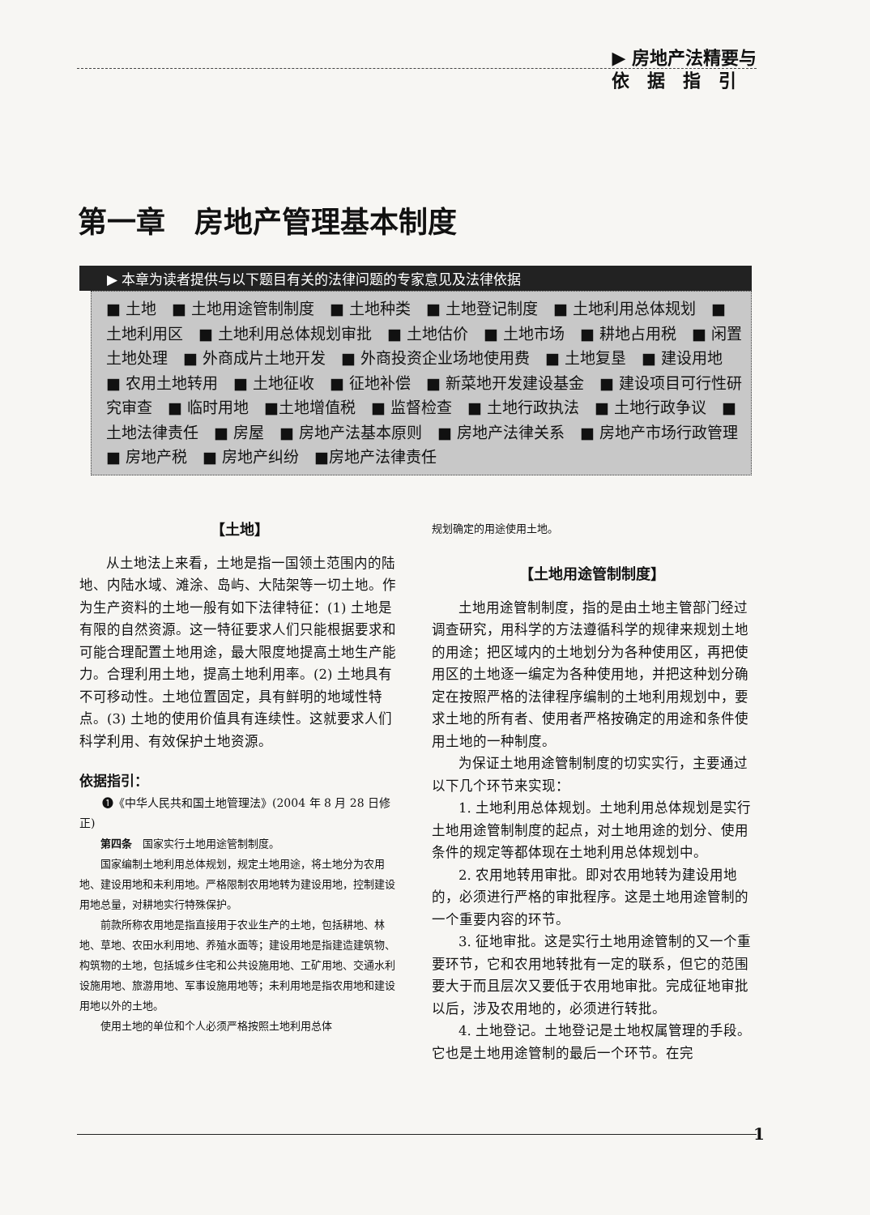▶ 房地产法精要与
依　据　指　引
第一章　房地产管理基本制度
▶ 本章为读者提供与以下题目有关的法律问题的专家意见及法律依据
■ 土地　■ 土地用途管制制度　■ 土地种类　■ 土地登记制度　■ 土地利用总体规划　■ 土地利用区　■ 土地利用总体规划审批　■ 土地估价　■ 土地市场　■ 耕地占用税　■ 闲置土地处理　■ 外商成片土地开发　■ 外商投资企业场地使用费　■ 土地复垦　■ 建设用地　■ 农用土地转用　■ 土地征收　■ 征地补偿　■ 新菜地开发建设基金　■ 建设项目可行性研究审查　■ 临时用地　■土地增值税　■ 监督检查　■ 土地行政执法　■ 土地行政争议　■ 土地法律责任　■ 房屋　■ 房地产法基本原则　■ 房地产法律关系　■ 房地产市场行政管理　■ 房地产税　■ 房地产纠纷　■房地产法律责任
【土地】
从土地法上来看，土地是指一国领土范围内的陆地、内陆水域、滩涂、岛屿、大陆架等一切土地。作为生产资料的土地一般有如下法律特征：(1) 土地是有限的自然资源。这一特征要求人们只能根据要求和可能合理配置土地用途，最大限度地提高土地生产能力。合理利用土地，提高土地利用率。(2) 土地具有不可移动性。土地位置固定，具有鲜明的地域性特点。(3) 土地的使用价值具有连续性。这就要求人们科学利用、有效保护土地资源。
依据指引：
❶《中华人民共和国土地管理法》(2004 年 8 月 28 日修正)
第四条　国家实行土地用途管制制度。
国家编制土地利用总体规划，规定土地用途，将土地分为农用地、建设用地和未利用地。严格限制农用地转为建设用地，控制建设用地总量，对耕地实行特殊保护。
前款所称农用地是指直接用于农业生产的土地，包括耕地、林地、草地、农田水利用地、养殖水面等；建设用地是指建造建筑物、构筑物的土地，包括城乡住宅和公共设施用地、工矿用地、交通水利设施用地、旅游用地、军事设施用地等；未利用地是指农用地和建设用地以外的土地。
使用土地的单位和个人必须严格按照土地利用总体
规划确定的用途使用土地。
【土地用途管制制度】
土地用途管制制度，指的是由土地主管部门经过调查研究，用科学的方法遵循科学的规律来规划土地的用途；把区域内的土地划分为各种使用区，再把使用区的土地逐一编定为各种使用地，并把这种划分确定在按照严格的法律程序编制的土地利用规划中，要求土地的所有者、使用者严格按确定的用途和条件使用土地的一种制度。
为保证土地用途管制制度的切实实行，主要通过以下几个环节来实现：
1. 土地利用总体规划。土地利用总体规划是实行土地用途管制制度的起点，对土地用途的划分、使用条件的规定等都体现在土地利用总体规划中。
2. 农用地转用审批。即对农用地转为建设用地的，必须进行严格的审批程序。这是土地用途管制的一个重要内容的环节。
3. 征地审批。这是实行土地用途管制的又一个重要环节，它和农用地转批有一定的联系，但它的范围要大于而且层次又要低于农用地审批。完成征地审批以后，涉及农用地的，必须进行转批。
4. 土地登记。土地登记是土地权属管理的手段。它也是土地用途管制的最后一个环节。在完
1